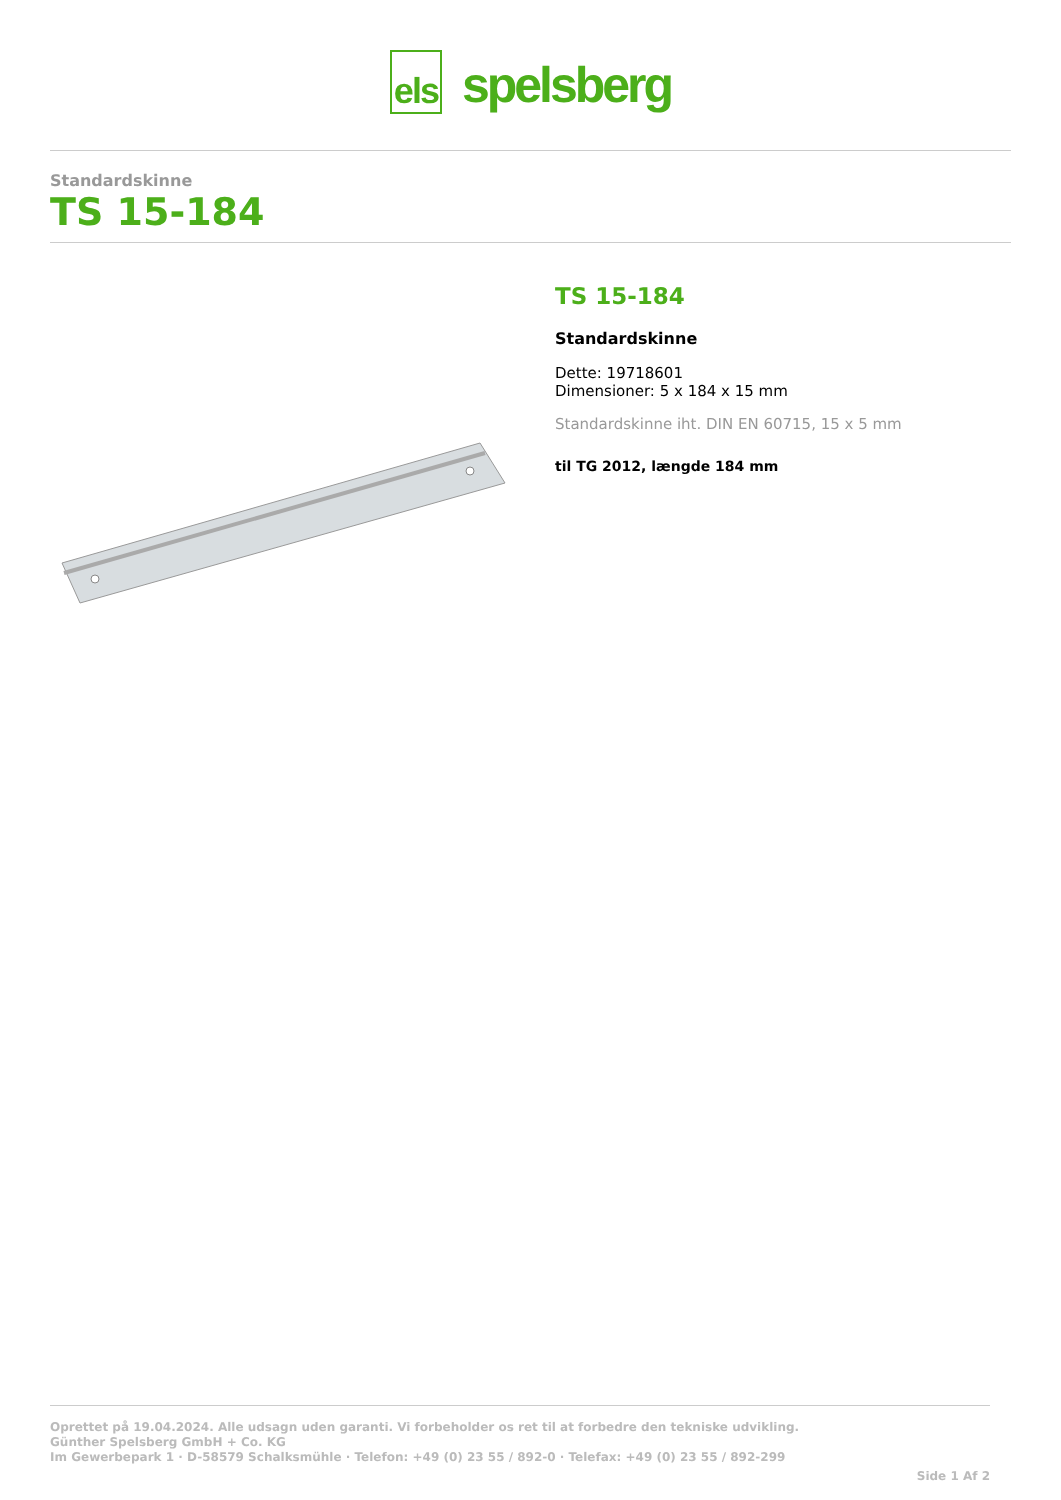els spelsberg
Standardskinne
TS 15-184
TS 15-184
Standardskinne
Dette: 19718601
Dimensioner: 5 x 184 x 15 mm
Standardskinne iht. DIN EN 60715, 15 x 5 mm
til TG 2012, længde 184 mm
Oprettet på 19.04.2024. Alle udsagn uden garanti. Vi forbeholder os ret til at forbedre den tekniske udvikling.
Günther Spelsberg GmbH + Co. KG
Im Gewerbepark 1 · D-58579 Schalksmühle · Telefon: +49 (0) 23 55 / 892-0 · Telefax: +49 (0) 23 55 / 892-299
Side 1 Af 2